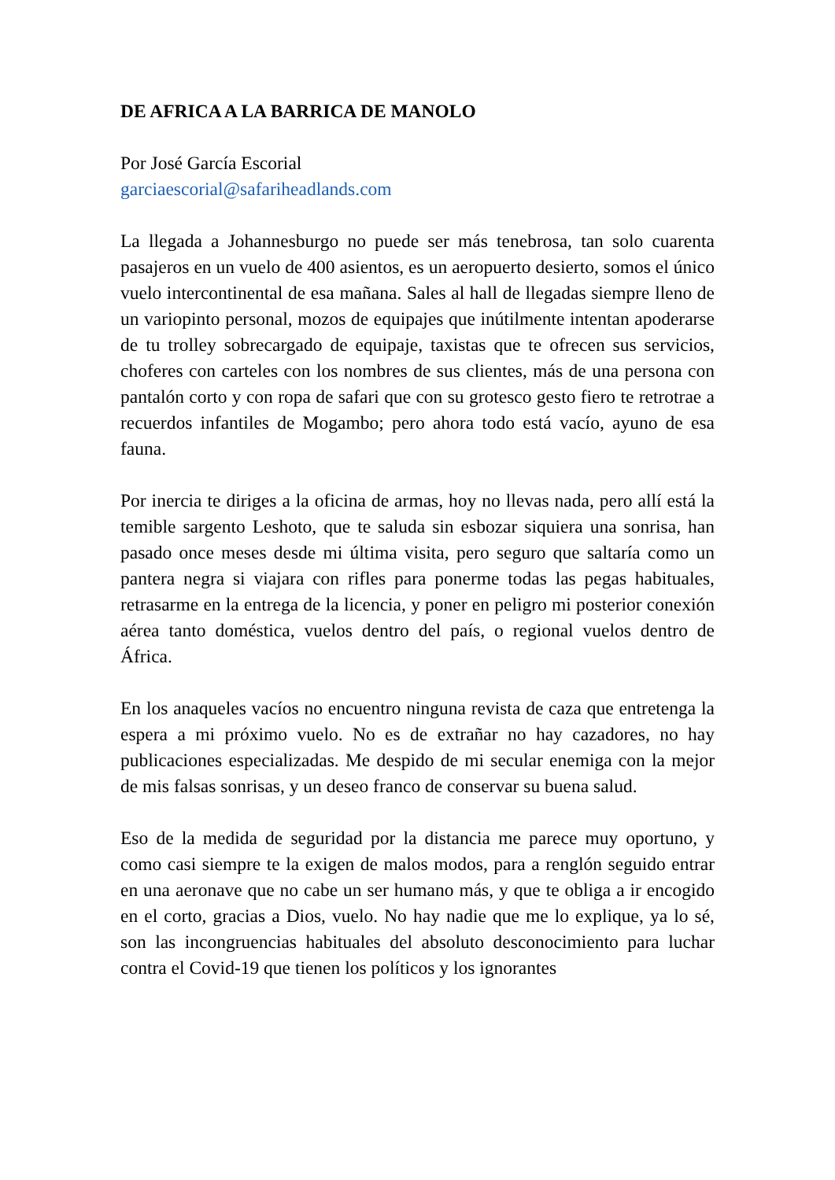DE AFRICA A LA BARRICA DE MANOLO
Por José García Escorial
garciaescorial@safariheadlands.com
La llegada a Johannesburgo no puede ser más tenebrosa, tan solo cuarenta pasajeros en un vuelo de 400 asientos, es un aeropuerto desierto, somos el único vuelo intercontinental de esa mañana. Sales al hall de llegadas siempre lleno de un variopinto personal, mozos de equipajes que inútilmente intentan apoderarse de tu trolley sobrecargado de equipaje, taxistas que te ofrecen sus servicios, choferes con carteles con los nombres de sus clientes, más de una persona con pantalón corto y con ropa de safari que con su grotesco gesto fiero te retrotrae a recuerdos infantiles de Mogambo; pero ahora todo está vacío, ayuno de esa fauna.
Por inercia te diriges a la oficina de armas, hoy no llevas nada, pero allí está la temible sargento Leshoto, que te saluda sin esbozar siquiera una sonrisa, han pasado once meses desde mi última visita, pero seguro que saltaría como un pantera negra si viajara con rifles para ponerme todas las pegas habituales, retrasarme en la entrega de la licencia, y poner en peligro mi posterior conexión aérea tanto doméstica, vuelos dentro del país, o regional vuelos dentro de África.
En los anaqueles vacíos no encuentro ninguna revista de caza que entretenga la espera a mi próximo vuelo. No es de extrañar no hay cazadores, no hay publicaciones especializadas. Me despido de mi secular enemiga con la mejor de mis falsas sonrisas, y un deseo franco de conservar su buena salud.
Eso de la medida de seguridad por la distancia me parece muy oportuno, y como casi siempre te la exigen de malos modos, para a renglón seguido entrar en una aeronave que no cabe un ser humano más, y que te obliga a ir encogido en el corto, gracias a Dios, vuelo. No hay nadie que me lo explique, ya lo sé, son las incongruencias habituales del absoluto desconocimiento para luchar contra el Covid-19 que tienen los políticos y los ignorantes